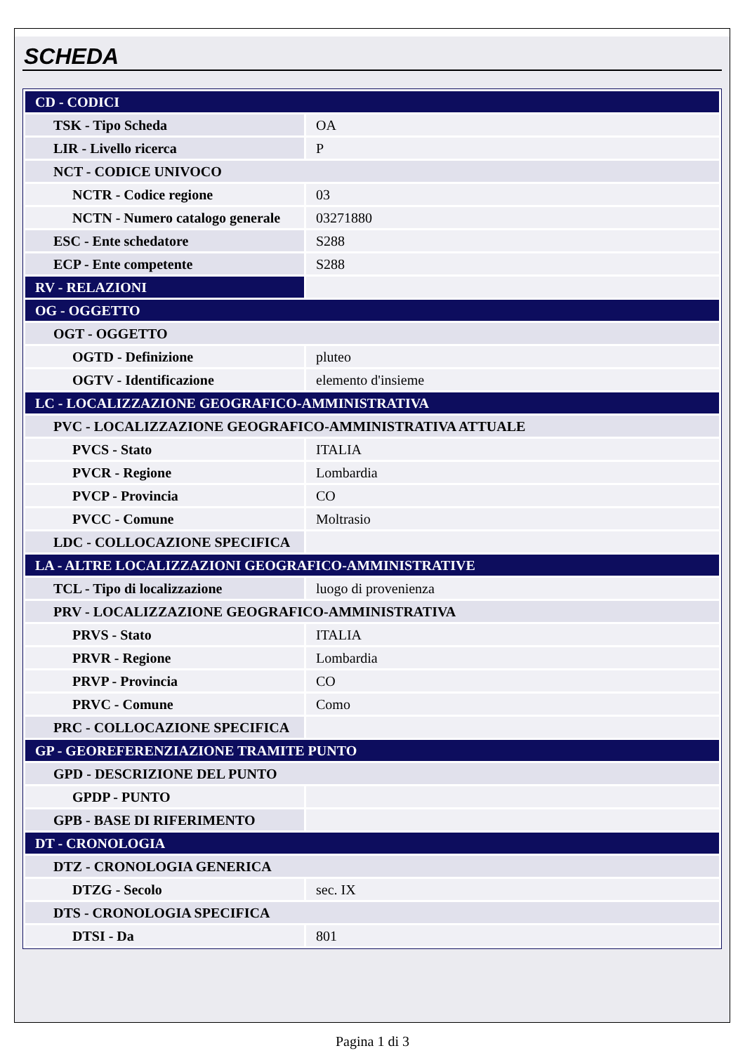SCHEDA
| CD - CODICI | |
| TSK - Tipo Scheda | OA |
| LIR - Livello ricerca | P |
| NCT - CODICE UNIVOCO | |
| NCTR - Codice regione | 03 |
| NCTN - Numero catalogo generale | 03271880 |
| ESC - Ente schedatore | S288 |
| ECP - Ente competente | S288 |
| RV - RELAZIONI | |
| OG - OGGETTO | |
| OGT - OGGETTO | |
| OGTD - Definizione | pluteo |
| OGTV - Identificazione | elemento d'insieme |
| LC - LOCALIZZAZIONE GEOGRAFICO-AMMINISTRATIVA | |
| PVC - LOCALIZZAZIONE GEOGRAFICO-AMMINISTRATIVA ATTUALE | |
| PVCS - Stato | ITALIA |
| PVCR - Regione | Lombardia |
| PVCP - Provincia | CO |
| PVCC - Comune | Moltrasio |
| LDC - COLLOCAZIONE SPECIFICA | |
| LA - ALTRE LOCALIZZAZIONI GEOGRAFICO-AMMINISTRATIVE | |
| TCL - Tipo di localizzazione | luogo di provenienza |
| PRV - LOCALIZZAZIONE GEOGRAFICO-AMMINISTRATIVA | |
| PRVS - Stato | ITALIA |
| PRVR - Regione | Lombardia |
| PRVP - Provincia | CO |
| PRVC - Comune | Como |
| PRC - COLLOCAZIONE SPECIFICA | |
| GP - GEOREFERENZIAZIONE TRAMITE PUNTO | |
| GPD - DESCRIZIONE DEL PUNTO | |
| GPDP - PUNTO | |
| GPB - BASE DI RIFERIMENTO | |
| DT - CRONOLOGIA | |
| DTZ - CRONOLOGIA GENERICA | |
| DTZG - Secolo | sec. IX |
| DTS - CRONOLOGIA SPECIFICA | |
| DTSI - Da | 801 |
Pagina 1 di 3